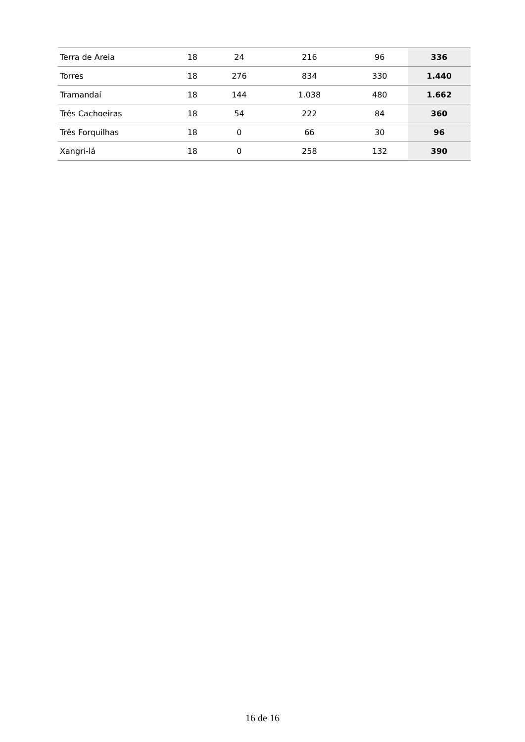| Terra de Areia | 18 | 24 | 216 | 96 | 336 |
| Torres | 18 | 276 | 834 | 330 | 1.440 |
| Tramandaí | 18 | 144 | 1.038 | 480 | 1.662 |
| Três Cachoeiras | 18 | 54 | 222 | 84 | 360 |
| Três Forquilhas | 18 | 0 | 66 | 30 | 96 |
| Xangri-lá | 18 | 0 | 258 | 132 | 390 |
16 de 16